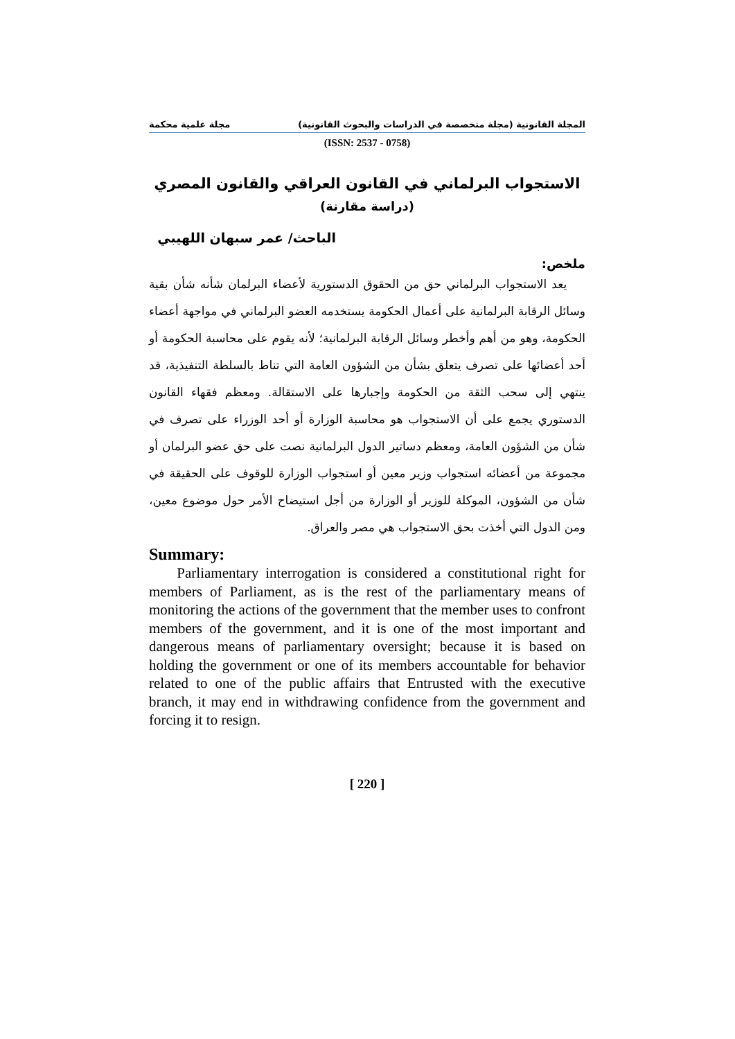المجلة القانونية (مجلة متخصصة في الدراسات والبحوث القانونية) مجلة علمية محكمة
(ISSN: 2537 - 0758)
الاستجواب البرلماني في القانون العراقي والقانون المصري
(دراسة مقارنة)
الباحث/ عمر سبهان اللهيبي
ملخص:
يعد الاستجواب البرلماني حق من الحقوق الدستورية لأعضاء البرلمان شأنه شأن بقية وسائل الرقابة البرلمانية على أعمال الحكومة يستخدمه العضو البرلماني في مواجهة أعضاء الحكومة، وهو من أهم وأخطر وسائل الرقابة البرلمانية؛ لأنه يقوم على محاسبة الحكومة أو أحد أعضائها على تصرف يتعلق بشأن من الشؤون العامة التي تناط بالسلطة التنفيذية، قد ينتهي إلى سحب الثقة من الحكومة وإجبارها على الاستقالة. ومعظم فقهاء القانون الدستوري يجمع على أن الاستجواب هو محاسبة الوزارة أو أحد الوزراء على تصرف في شأن من الشؤون العامة، ومعظم دساتير الدول البرلمانية نصت على حق عضو البرلمان أو مجموعة من أعضائه استجواب وزير معين أو استجواب الوزارة للوقوف على الحقيقة في شأن من الشؤون، الموكلة للوزير أو الوزارة من أجل استيضاح الأمر حول موضوع معين، ومن الدول التي أخذت بحق الاستجواب هي مصر والعراق.
Summary:
Parliamentary interrogation is considered a constitutional right for members of Parliament, as is the rest of the parliamentary means of monitoring the actions of the government that the member uses to confront members of the government, and it is one of the most important and dangerous means of parliamentary oversight; because it is based on holding the government or one of its members accountable for behavior related to one of the public affairs that Entrusted with the executive branch, it may end in withdrawing confidence from the government and forcing it to resign.
[ 220 ]